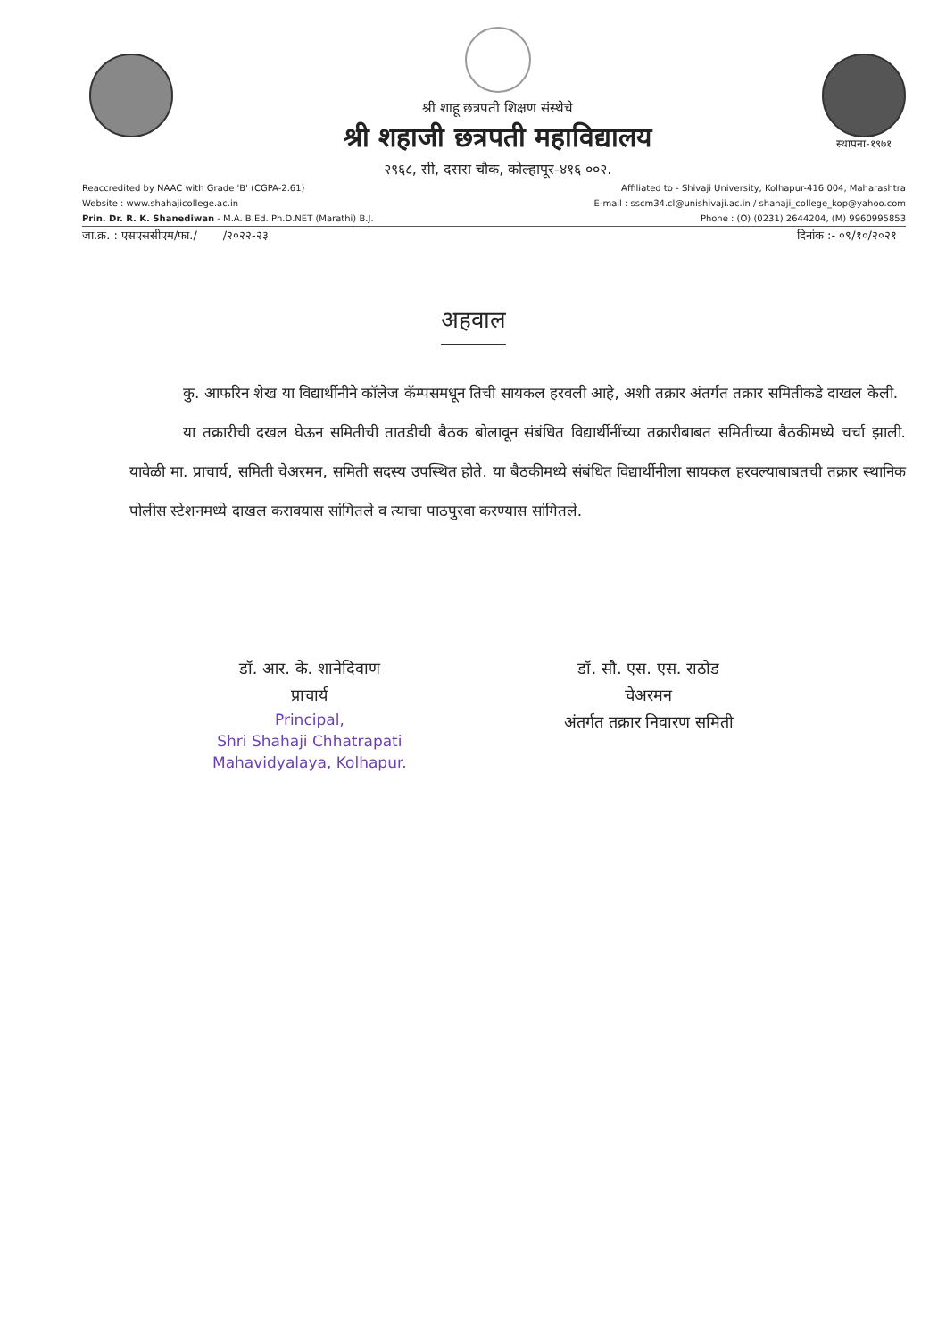श्री शाहू छत्रपती शिक्षण संस्थेचे
श्री शहाजी छत्रपती महाविद्यालय
२९६८, सी, दसरा चौक, कोल्हापूर-४१६ ००२.
स्थापना-१९७१
Reaccredited by NAAC with Grade 'B' (CGPA-2.61)
Website : www.shahajicollege.ac.in
Prin. Dr. R. K. Shanediwan - M.A. B.Ed. Ph.D.NET (Marathi) B.J.
Affiliated to - Shivaji University, Kolhapur-416 004, Maharashtra
E-mail : sscm34.cl@unishivaji.ac.in / shahaji_college_kop@yahoo.com
Phone : (O) (0231) 2644204, (M) 9960995853
जा.क्र. : एसएससीएम/फा./ /२०२२-२३ दिनांक :- ०९/१०/२०२१
अहवाल
कु. आफरिन शेख या विद्यार्थीनीने कॉलेज कॅम्पसमधून तिची सायकल हरवली आहे, अशी तक्रार अंतर्गत तक्रार समितीकडे दाखल केली.
या तक्रारीची दखल घेऊन समितीची तातडीची बैठक बोलावून संबंधित विद्यार्थीनींच्या तक्रारीबाबत समितीच्या बैठकीमध्ये चर्चा झाली. यावेळी मा. प्राचार्य, समिती चेअरमन, समिती सदस्य उपस्थित होते. या बैठकीमध्ये संबंधित विद्यार्थीनीला सायकल हरवल्याबाबतची तक्रार स्थानिक पोलीस स्टेशनमध्ये दाखल करावयास सांगितले व त्याचा पाठपुरवा करण्यास सांगितले.
डॉ. आर. के. शानेदिवाण
प्राचार्य
Principal,
Shri Shahaji Chhatrapati
Mahavidyalaya, Kolhapur.
डॉ. सौ. एस. एस. राठोड
चेअरमन
अंतर्गत तक्रार निवारण समिती